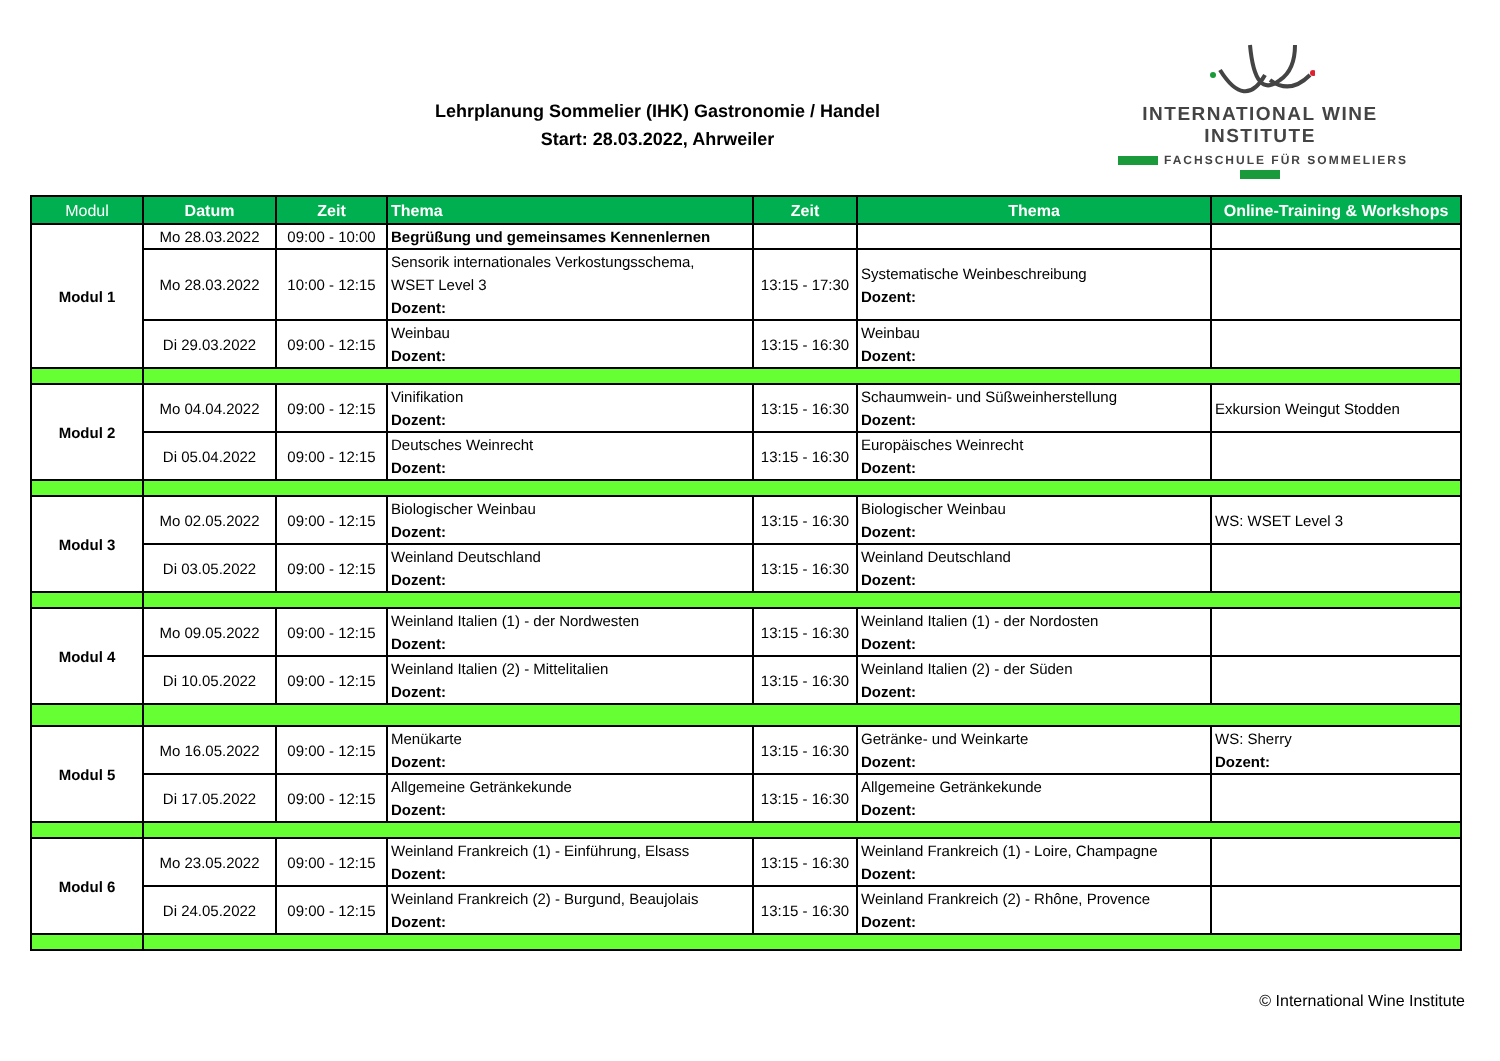Lehrplanung Sommelier (IHK) Gastronomie / Handel
Start: 28.03.2022, Ahrweiler
INTERNATIONAL WINE INSTITUTE
FACHSCHULE FÜR SOMMELIERS
| Modul | Datum | Zeit | Thema | Zeit | Thema | Online-Training & Workshops |
| --- | --- | --- | --- | --- | --- | --- |
| Modul 1 | Mo 28.03.2022 | 09:00 - 10:00 | Begrüßung und gemeinsames Kennenlernen | | | |
| | Mo 28.03.2022 | 10:00 - 12:15 | Sensorik internationales Verkostungsschema, WSET Level 3 Dozent: | 13:15 - 17:30 | Systematische Weinbeschreibung Dozent: | |
| | Di 29.03.2022 | 09:00 - 12:15 | Weinbau Dozent: | 13:15 - 16:30 | Weinbau Dozent: | |
| Modul 2 | Mo 04.04.2022 | 09:00 - 12:15 | Vinifikation Dozent: | 13:15 - 16:30 | Schaumwein- und Süßweinherstellung Dozent: | Exkursion Weingut Stodden |
| | Di 05.04.2022 | 09:00 - 12:15 | Deutsches Weinrecht Dozent: | 13:15 - 16:30 | Europäisches Weinrecht Dozent: | |
| Modul 3 | Mo 02.05.2022 | 09:00 - 12:15 | Biologischer Weinbau Dozent: | 13:15 - 16:30 | Biologischer Weinbau Dozent: | WS: WSET Level 3 |
| | Di 03.05.2022 | 09:00 - 12:15 | Weinland Deutschland Dozent: | 13:15 - 16:30 | Weinland Deutschland Dozent: | |
| Modul 4 | Mo 09.05.2022 | 09:00 - 12:15 | Weinland Italien (1) - der Nordwesten Dozent: | 13:15 - 16:30 | Weinland Italien (1) - der Nordosten Dozent: | |
| | Di 10.05.2022 | 09:00 - 12:15 | Weinland Italien (2) - Mittelitalien Dozent: | 13:15 - 16:30 | Weinland Italien (2) - der Süden Dozent: | |
| Modul 5 | Mo 16.05.2022 | 09:00 - 12:15 | Menükarte Dozent: | 13:15 - 16:30 | Getränke- und Weinkarte Dozent: | WS: Sherry Dozent: |
| | Di 17.05.2022 | 09:00 - 12:15 | Allgemeine Getränkekunde Dozent: | 13:15 - 16:30 | Allgemeine Getränkekunde Dozent: | |
| Modul 6 | Mo 23.05.2022 | 09:00 - 12:15 | Weinland Frankreich (1) - Einführung, Elsass Dozent: | 13:15 - 16:30 | Weinland Frankreich (1) - Loire, Champagne Dozent: | |
| | Di 24.05.2022 | 09:00 - 12:15 | Weinland Frankreich (2) - Burgund, Beaujolais Dozent: | 13:15 - 16:30 | Weinland Frankreich (2) - Rhône, Provence Dozent: | |
© International Wine Institute